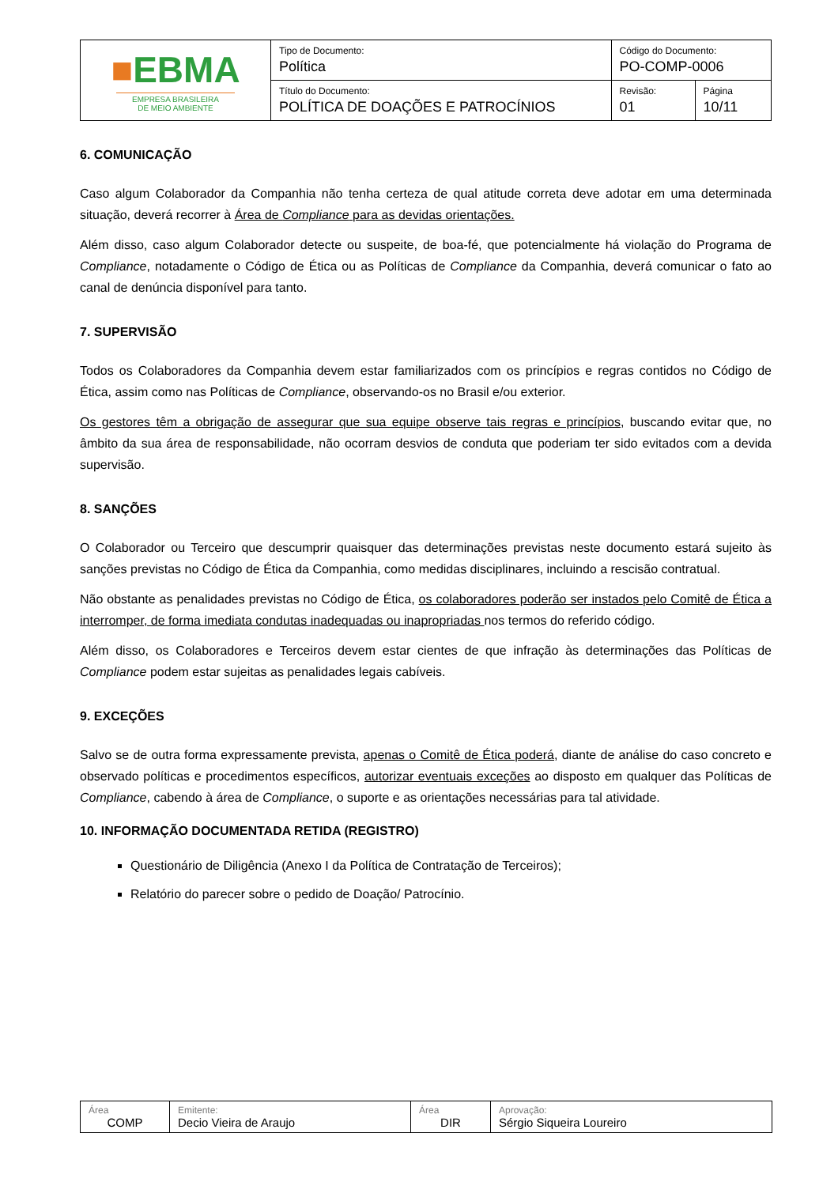| ■ EBMA EMPRESA BRASILEIRA DE MEIO AMBIENTE | Tipo de Documento: Política | Código do Documento: PO-COMP-0006 | |
| | Título do Documento: POLÍTICA DE DOAÇÕES E PATROCÍNIOS | Revisão: 01 | Página 10/11 |
6. COMUNICAÇÃO
Caso algum Colaborador da Companhia não tenha certeza de qual atitude correta deve adotar em uma determinada situação, deverá recorrer à Área de Compliance para as devidas orientações.
Além disso, caso algum Colaborador detecte ou suspeite, de boa-fé, que potencialmente há violação do Programa de Compliance, notadamente o Código de Ética ou as Políticas de Compliance da Companhia, deverá comunicar o fato ao canal de denúncia disponível para tanto.
7. SUPERVISÃO
Todos os Colaboradores da Companhia devem estar familiarizados com os princípios e regras contidos no Código de Ética, assim como nas Políticas de Compliance, observando-os no Brasil e/ou exterior.
Os gestores têm a obrigação de assegurar que sua equipe observe tais regras e princípios, buscando evitar que, no âmbito da sua área de responsabilidade, não ocorram desvios de conduta que poderiam ter sido evitados com a devida supervisão.
8. SANÇÕES
O Colaborador ou Terceiro que descumprir quaisquer das determinações previstas neste documento estará sujeito às sanções previstas no Código de Ética da Companhia, como medidas disciplinares, incluindo a rescisão contratual.
Não obstante as penalidades previstas no Código de Ética, os colaboradores poderão ser instados pelo Comitê de Ética a interromper, de forma imediata condutas inadequadas ou inapropriadas nos termos do referido código.
Além disso, os Colaboradores e Terceiros devem estar cientes de que infração às determinações das Políticas de Compliance podem estar sujeitas as penalidades legais cabíveis.
9. EXCEÇÕES
Salvo se de outra forma expressamente prevista, apenas o Comitê de Ética poderá, diante de análise do caso concreto e observado políticas e procedimentos específicos, autorizar eventuais exceções ao disposto em qualquer das Políticas de Compliance, cabendo à área de Compliance, o suporte e as orientações necessárias para tal atividade.
10. INFORMAÇÃO DOCUMENTADA RETIDA (REGISTRO)
Questionário de Diligência (Anexo I da Política de Contratação de Terceiros);
Relatório do parecer sobre o pedido de Doação/ Patrocínio.
| Área COMP | Emitente: Decio Vieira de Araujo | Área DIR | Aprovação: Sérgio Siqueira Loureiro |